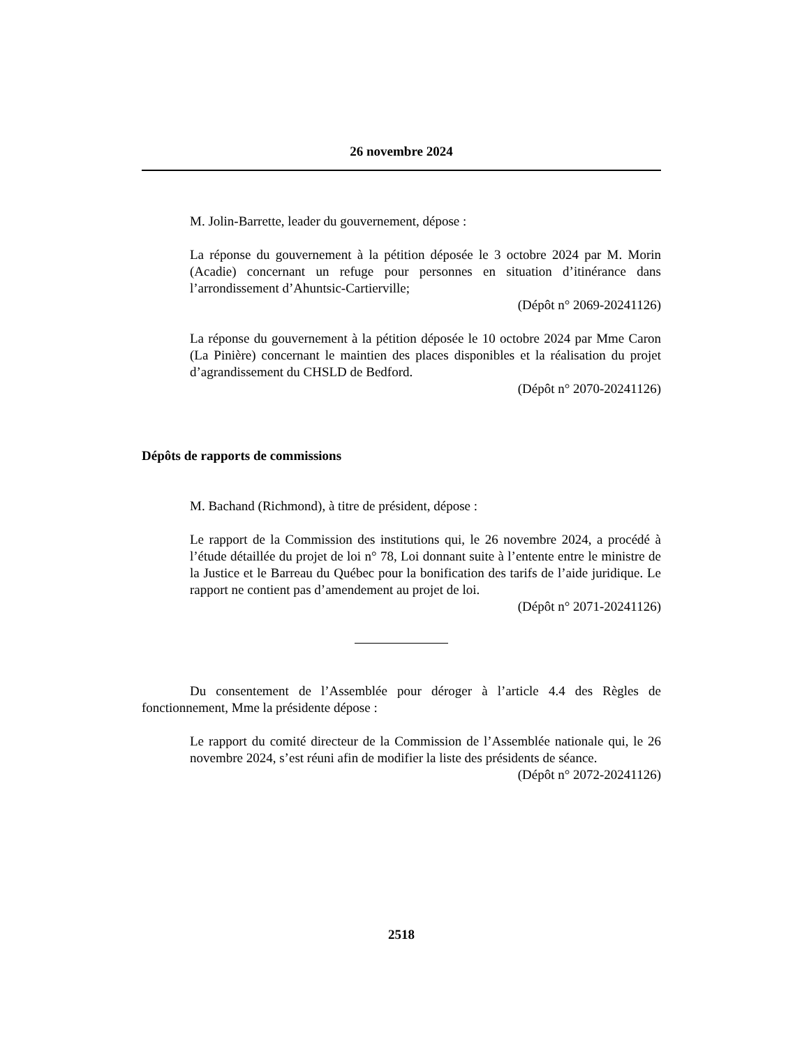26 novembre 2024
M. Jolin-Barrette, leader du gouvernement, dépose :
La réponse du gouvernement à la pétition déposée le 3 octobre 2024 par M. Morin (Acadie) concernant un refuge pour personnes en situation d’itinérance dans l’arrondissement d’Ahuntsic-Cartierville;
(Dépôt n° 2069-20241126)
La réponse du gouvernement à la pétition déposée le 10 octobre 2024 par Mme Caron (La Pinière) concernant le maintien des places disponibles et la réalisation du projet d’agrandissement du CHSLD de Bedford.
(Dépôt n° 2070-20241126)
Dépôts de rapports de commissions
M. Bachand (Richmond), à titre de président, dépose :
Le rapport de la Commission des institutions qui, le 26 novembre 2024, a procédé à l’étude détaillée du projet de loi n° 78, Loi donnant suite à l’entente entre le ministre de la Justice et le Barreau du Québec pour la bonification des tarifs de l’aide juridique. Le rapport ne contient pas d’amendement au projet de loi.
(Dépôt n° 2071-20241126)
Du consentement de l’Assemblée pour déroger à l’article 4.4 des Règles de fonctionnement, Mme la présidente dépose :
Le rapport du comité directeur de la Commission de l’Assemblée nationale qui, le 26 novembre 2024, s’est réuni afin de modifier la liste des présidents de séance.
(Dépôt n° 2072-20241126)
2518